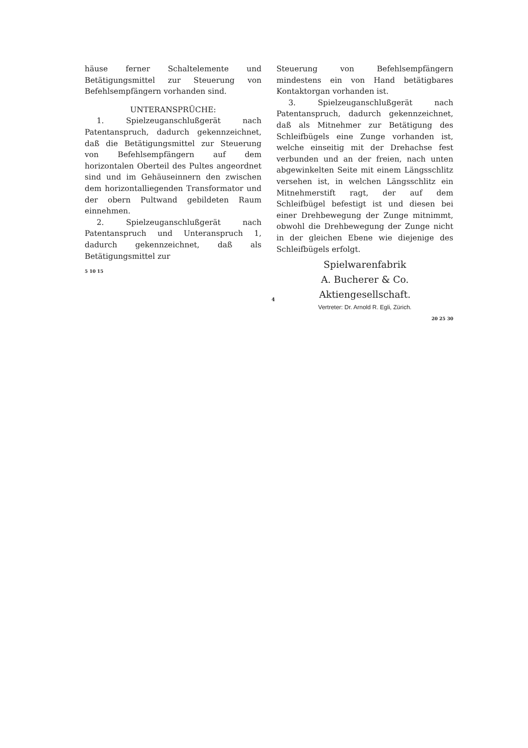häuse ferner Schaltelemente und Betätigungs­mittel zur Steuerung von Befehlsempfängern vorhanden sind.
UNTERANSPRÜCHE:
1. Spielzeuganschlußgerät nach Patentan­spruch, dadurch gekennzeichnet, daß die Be­tätigungsmittel zur Steuerung von Befehlsemp­fängern auf dem horizontalen Oberteil des Pultes angeordnet sind und im Gehäuseinnern den zwischen dem horizontalliegenden Trans­formator und der obern Pultwand gebildeten Raum einnehmen.
2. Spielzeuganschlußgerät nach Patentan­spruch und Unteranspruch 1, dadurch ge­kennzeichnet, daß als Betätigungsmittel zur
5 10 15
Steuerung von Befehlsempfängern mindestens ein von Hand betätigbares Kontaktorgan vor­handen ist.
3. Spielzeuganschlußgerät nach Patentan­spruch, dadurch gekennzeichnet, daß als Mit­nehmer zur Betätigung des Schleifbügels eine Zunge vorhanden ist, welche einseitig mit der Drehachse fest verbunden und an der freien, nach unten abgewinkelten Seite mit einem Längsschlitz versehen ist, in welchen Längs­schlitz ein Mitnehmerstift ragt, der auf dem Schleifbügel befestigt ist und diesen bei einer Drehbewegung der Zunge mitnimmt, obwohl die Drehbewegung der Zunge nicht in der gleichen Ebene wie diejenige des Schleifbügels erfolgt.
Spielwarenfabrik
A. Bucherer & Co. Aktiengesellschaft.
Vertreter: Dr. Arnold R. Egli, Zürich.
20 25 30
4